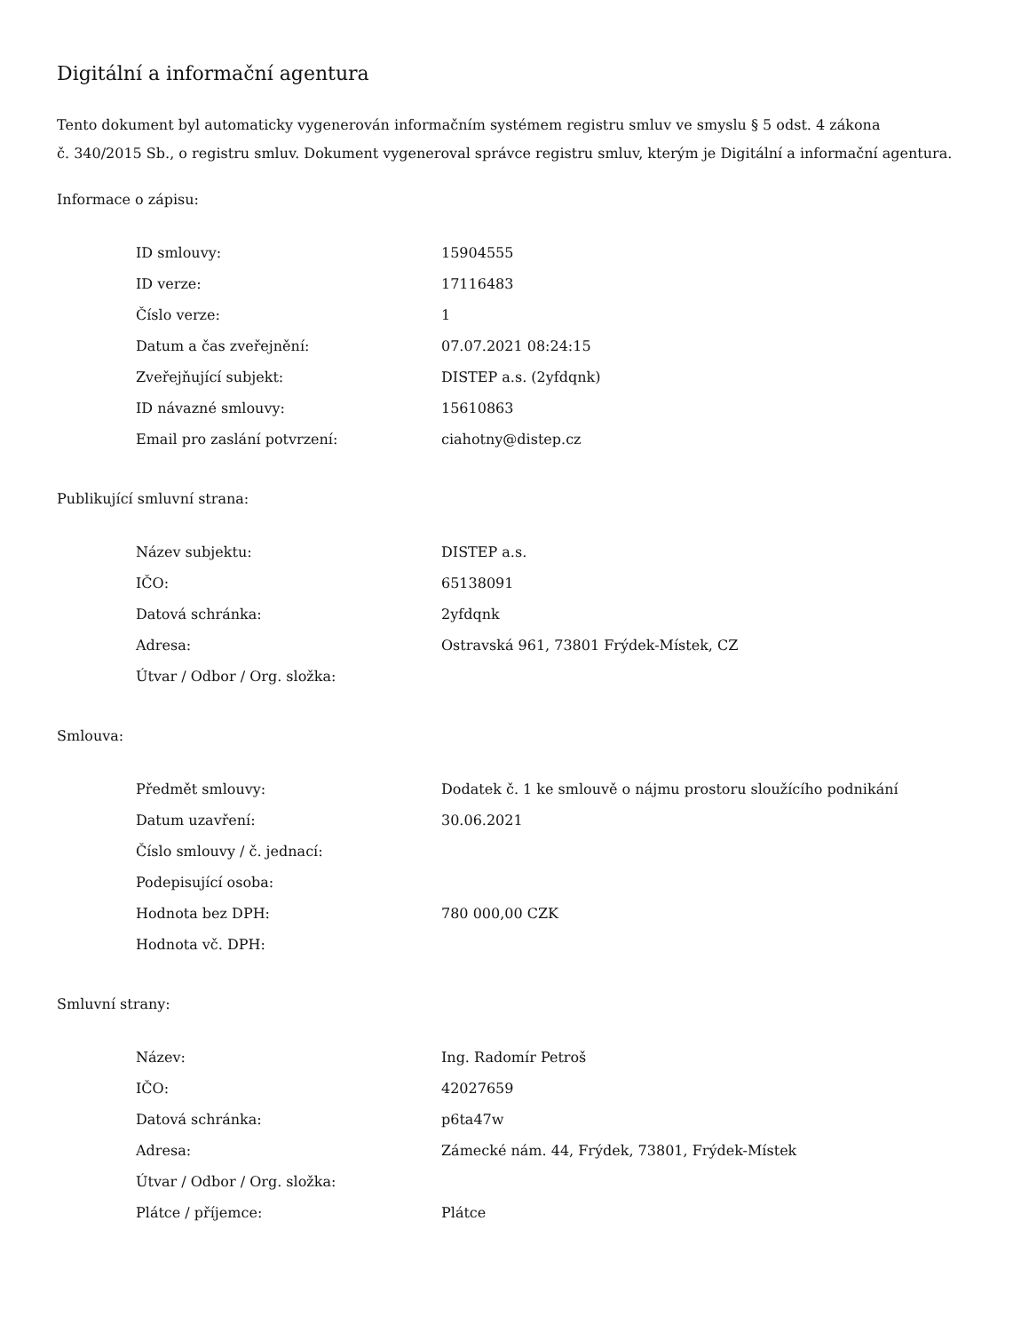Digitální a informační agentura
Tento dokument byl automaticky vygenerován informačním systémem registru smluv ve smyslu § 5 odst. 4 zákona
č. 340/2015 Sb., o registru smluv. Dokument vygeneroval správce registru smluv, kterým je Digitální a informační agentura.
Informace o zápisu:
| ID smlouvy: | 15904555 |
| ID verze: | 17116483 |
| Číslo verze: | 1 |
| Datum a čas zveřejnění: | 07.07.2021 08:24:15 |
| Zveřejňující subjekt: | DISTEP a.s. (2yfdqnk) |
| ID návazné smlouvy: | 15610863 |
| Email pro zaslání potvrzení: | ciahotny@distep.cz |
Publikující smluvní strana:
| Název subjektu: | DISTEP a.s. |
| IČO: | 65138091 |
| Datová schránka: | 2yfdqnk |
| Adresa: | Ostravská 961, 73801 Frýdek-Místek, CZ |
| Útvar / Odbor / Org. složka: | |
Smlouva:
| Předmět smlouvy: | Dodatek č. 1 ke smlouvě o nájmu prostoru sloužícího podnikání |
| Datum uzavření: | 30.06.2021 |
| Číslo smlouvy / č. jednací: | |
| Podepisující osoba: | |
| Hodnota bez DPH: | 780 000,00 CZK |
| Hodnota vč. DPH: | |
Smluvní strany:
| Název: | Ing. Radomír Petroš |
| IČO: | 42027659 |
| Datová schránka: | p6ta47w |
| Adresa: | Zámecké nám. 44, Frýdek, 73801, Frýdek-Místek |
| Útvar / Odbor / Org. složka: | |
| Plátce / příjemce: | Plátce |